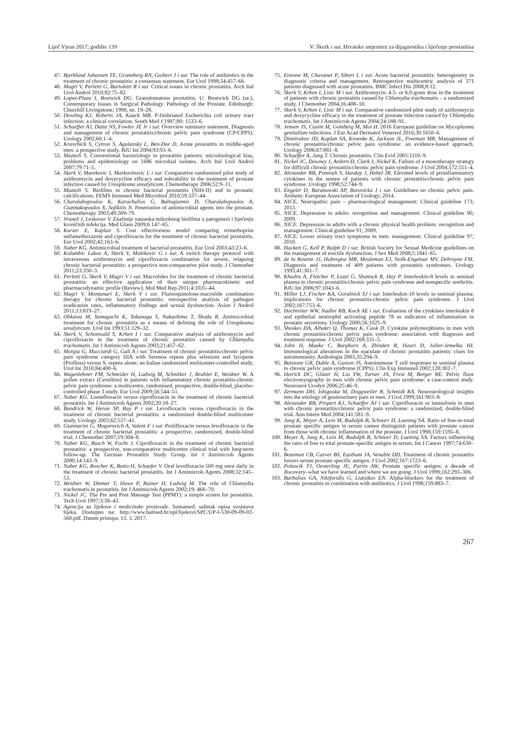Liječ Vjesn 2017; godište 139 V. Škerk i sur. Hrvatske smjernice za dijagnostiku i liječenje prostatitisa
47. Bjerklund Johansen TE, Gruneberg RN, Guibert J i sur. The role of antibiotics in the treatment of chronic prostatitis: a consensus statement. Eur Urol 1998;34:457–66.
48. Magri V, Perletti G, Bartoletti R i sur. Critical issues in chronic prostatitis. Arch Ital Urol Androl 2010;82:75–82.
49. Lopez-Plaza I, Bostwick DG. Granulomatous prostatitis. U: Bostwick DG (ur.). Contemporary Issues in Surgical Pathology. Pathology of the Prostate. Edinburgh: Churchill Livingstone; 1990, str. 19–28.
50. Dowling KJ, Roberts JA, Kaack MB. P-fimbriated Escherichia coli urinary tract infection: a clinical correlation. South Med J 1987;80: 1533–6.
51. Schaeffer AJ, Datta NS, Fowler JE Jr i sur. Overview summary statement. Diagnosis and management of chronic prostatitis/chronic pelvic pain syndrome (CP/CPPS). Urology 2002;60:1–4.
52. Kravchick S, Cytron S, Agulansky L, Ben-Dor D. Acute prostatitis in middle-aged men: a prospective study. BJU Int 2004;93:93–6.
53. Mazzoli S. Conventional bacteriology in prostatitis patients: microbiological bias, problems and epidemiology on 1686 microbial isolates. Arch Ital Urol Androl 2007;79:71–5.
54. Skerk V, Marekovic I, Markovinovic L i sur. Comparative randomized pilot study of azithromycin and doxycycline efficacy and tolerability in the treatment of prostate infection caused by Ureaplasma urealyticum. Chemotherapy 2006;52:9–11.
55. Mazzoli S. Biofilms in chronic bacterial prostatitis (NIH-II) and in prostatic calcifications. FEMS Immunol Med Microbiol 2010;59:337–44.
56. Charalabopoulos K, Karachalios G, Baltogiannis D, Charalabopoulos A, Giannakopoulos X, Sofikitis N. Penetration of antimicrobial agents into the prostate. Chemotherapy 2003;49:269–79.
57. Vraneš J, Leskovar V. Značenje nastanka mikrobnog biofilma u patogenezi i liječenju kroničnih infekcija. Med Glasn 2009;6:147–65.
58. Kurzer E, Kaplan S. Cost effectiveness model comparing trimethoprim sulfamethoxazole and ciprofloxacin for the treatment of chronic bacterial prostatitis. Eur Urol 2002;42:163–6.
59. Naber KG. Antimicrobial treatment of bacterial prostatitis. Eur Urol 2003;43:23–6.
60. Kolumbic Lakos A, Skerk V, Malekovic G i sur. A switch therapy protocol with intravenous azithromycin and ciprofloxacin combination for severe, relapsing chronic bacterial prostatitis: a prospective non-comparative pilot study. J Chemother 2011;23:350–3.
61. Perletti G, Skerk V, Magri V i sur. Macrolides for the treatment of chronic bacterial prostatitis: an effective application of their unique pharmacokinetic and pharmacodynamic profile (Review). Mol Med Rep 2011;4:1035–44.
62. Magri V, Montanari E, Skerk V i sur. Fluoroquinolone-macrolide combination therapy for chronic bacterial prostatitis: retrospective analysis of pathogen eradication rates, inflammatory findings and sexual dysfunction. Asian J Androl 2011;13:819–27.
63. Ohkawa M, Yamaguchi K, Tokunaga S, Nakashima T, Shoda R. Antimicrobial treatment for chronic prostatitis as a means of defining the role of Ureaplasma urealyticum. Urol Int 1993;51:129–32.
64. Skerk V, Schonwald S, Krhen I i sur. Comparative analysis of azithromycin and ciprofloxacin in the treatment of chronic prostatitis caused by Chlamydia trachomatis. Int J Antimicrob Agents 2003;21:457–62.
65. Morgia G, Mucciardi G, Gali A i sur. Treatment of chronic prostatitis/chronic pelvic pain syndrome category IIIA with Serenoa repens plus selenium and lycopene (Profluss) versus S. repens alone: an Italian randomized multicenter-controlled study. Urol Int 2010;84:400–6.
66. Wagenlehner FM, Schneider H, Ludwig M, Schnitker J, Brahler E, Weidner W. A pollen extract (Cernilton) in patients with inflammatory chronic prostatitis-chronic pelvic pain syndrome: a multicentre, randomised, prospective, double-blind, placebo-controlled phase 3 study. Eur Urol 2009;56:544–51.
67. Naber KG. Lomefloxacin versus ciprofloxacin in the treatment of chronic bacterial prostatitis. Int J Antimicrob Agents 2002;20:18–27.
68. Bundrick W, Heron SP, Ray P i sur. Levofloxacin versus ciprofloxacin in the treatment of chronic bacterial prostatitis: a randomized double-blind multicenter study. Urology 2003;62:537–41.
69. Giannarini G, Mogorovich A, Valent F i sur. Prulifloxacin versus levofloxacin in the treatment of chronic bacterial prostatitis: a prospective, randomized, double-blind trial. J Chemother 2007;19:304–8.
70. Naber KG, Busch W, Focht J. Ciprofloxacin in the treatment of chronic bacterial prostatitis: a prospective, non-comparative multicentre clinical trial with long-term follow-up. The German Prostatitis Study Group. Int J Antimicrob Agents 2000;14:143–9.
71. Naber KG, Roscher K, Botto H, Schaefer V. Oral levofloxacin 500 mg once daily in the treatment of chronic bacterial prostatitis. Int J Antimicrob Agents 2008;32:145–53.
72. Weidner W, Diemer T, Huwe P, Rainer H, Ludwig M. The role of Chlamydia trachomatis in prostatitis. Int J Antimicrob Agents 2002;19: 466–70.
73. Nickel JC. The Pre and Post Massage Test (PPMT): a simple screen for prostatitis. Tech Urol 1997;3:38–43.
74. Agencija za lijekove i medicinske proizvode. Sumamed: sažetak opisa svojstava lijeka. Dostupno na: http://www.halmed.hr/upl/lijekovi/SPC/UP-I-530-09-09-02-560.pdf. Datum pristupa. 13. 3. 2017.
75. Etienne M, Chavanet P, Sibert L i sur. Acute bacterial prostatitis: heterogeneity in diagnostic criteria and management. Retrospective multicentric analysis of 371 patients diagnosed with acute prostatitis. BMC Infect Dis 2008;8:12.
76. Skerk V, Krhen I, Lisic M i sur. Azithromycin: 4.5- or 6.0-gram dose in the treatment of patients with chronic prostatitis caused by Chlamydia trachomatis – a randomized study. J Chemother 2004;16:408–10.
77. Skerk V, Krhen I, Lisic M i sur. Comparative randomized pilot study of azithromycin and doxycycline efficacy in the treatment of prostate infection caused by Chlamydia trachomatis. Int J Antimicrob Agents 2004;24:188–91.
78. Jensen JS, Cusini M, Gomberg M, Moi H. 2016 European guideline on Mycoplasma genitalium infections. J Eur Acad Dermatol Venereol 2016;30:1650–6.
79. Dimitrakov JD, Kaplan SA, Kroenke K, Jackson JL, Freeman MR. Management of chronic prostatitis/chronic pelvic pain syndrome: an evidence-based approach. Urology 2006;67:881–8.
80. Schaeffer A, Jang T. Chronic prostatitis. Clin Evid 2005:1110–9.
81. Nickel JC, Downey J, Ardern D, Clark J, Nickel K. Failure of a monotherapy strategy for difficult chronic prostatitis/chronic pelvic pain syndrome. J Urol 2004;172:551–4.
82. Alexander RB, Ponniah S, Hasday J, Hebel JR. Elevated levels of proinflammatory cytokines in the semen of patients with chronic prostatitis/chronic pelvic pain syndrome. Urology 1998;52:744–9.
83. Engeler D, Baranowski AP, Borovicka J i sur. Guidelines on chronic pelvic pain. Arnhem: European Association of Urology; 2014.
84. NICE. Neuropathic pain – pharmacological management: Clinical guideline 173; 2013.
85. NICE. Depression in adults: recognition and management: Clinical guideline 90; 2009.
86. NICE. Depression in adults with a chronic physical health problem: recognition and management: Clinical guideline 91; 2009.
87. NICE. Lower urinary tract symptoms in men: management: Clinical guideline 97; 2010.
88. Hackett G, Kell P, Ralph D i sur. British Society for Sexual Medicine guidelines on the management of erectile dysfunction. J Sex Med 2008;5:1841–65.
89. de la Rosette JJ, Hubregtse MR, Meuleman EJ, Stolk-Engelaar MV, Debruyne FM. Diagnosis and treatment of 409 patients with prostatitis syndromes. Urology 1993;41:301–7.
90. Khadra A, Fletcher P, Luzzi G, Shattock R, Hay P. Interleukin-8 levels in seminal plasma in chronic prostatitis/chronic pelvic pain syndrome and nonspecific urethritis. BJU Int 2006;97:1043–6.
91. Miller LJ, Fischer KA, Goralnick SJ i sur. Interleukin-10 levels in seminal plasma: implications for chronic prostatitis-chronic pelvic pain syndrome. J Urol 2002;167:753–6.
92. Hochreiter WW, Nadler RB, Koch AE i sur. Evaluation of the cytokines interleukin 8 and epithelial neutrophil activating peptide 78 as indicators of inflammation in prostatic secretions. Urology 2000;56:1025–9.
93. Shoskes DA, Albakri Q, Thomas K, Cook D. Cytokine polymorphisms in men with chronic prostatitis/chronic pelvic pain syndrome: association with diagnosis and treatment response. J Urol 2002;168:331–5.
94. John H, Maake C, Barghorn A, Zbinden R, Hauri D, Joller-Jemelka HI. Immunological alterations in the ejaculate of chronic prostatitis patients: clues for autoimmunity. Andrologia 2003;35:294–9.
95. Batstone GR, Doble A, Gaston JS. Autoimmune T cell responses to seminal plasma in chronic pelvic pain syndrome (CPPS). Clin Exp Immunol 2002;128:302–7.
96. Hetrick DC, Glazer H, Liu YW, Turner JA, Frest M, Berger RE. Pelvic floor electromyography in men with chronic pelvic pain syndrome: a case-control study. Neurourol Urodyn 2006;25:46–9.
97. Zermann DH, Ishigooka M, Doggweiler R, Schmidt RA. Neurourological insights into the etiology of genitourinary pain in men. J Urol 1999;161:903–8.
98. Alexander RB, Propert KJ, Schaeffer AJ i sur. Ciprofloxacin or tamsulosin in men with chronic prostatitis/chronic pelvic pain syndrome: a randomized, double-blind trial. Ann Intern Med 2004;141:581–9.
99. Jung K, Meyer A, Lein M, Rudolph B, Schnorr D, Loening SA. Ratio of free-to-total prostate specific antigen in serum cannot distinguish patients with prostate cancer from those with chronic inflammation of the prostate. J Urol 1998;159:1595–8.
100. Meyer A, Jung K, Lein M, Rudolph B, Schnorr D, Loening SA. Factors influencing the ratio of free to total prostate-specific antigen in serum. Int J Cancer 1997;74:630–6.
101. Bozeman CB, Carver BS, Eastham JA, Venable DD. Treatment of chronic prostatitis lowers serum prostate specific antigen. J Urol 2002;167:1723–6.
102. Polascik TJ, Oesterling JE, Partin AW. Prostate specific antigen: a decade of discovery–what we have learned and where we are going. J Urol 1999;162:293–306.
103. Barbalias GA, Nikiforidis G, Liatsikos EN. Alpha-blockers for the treatment of chronic prostatitis in combination with antibiotics. J Urol 1998;159:883–7.
267